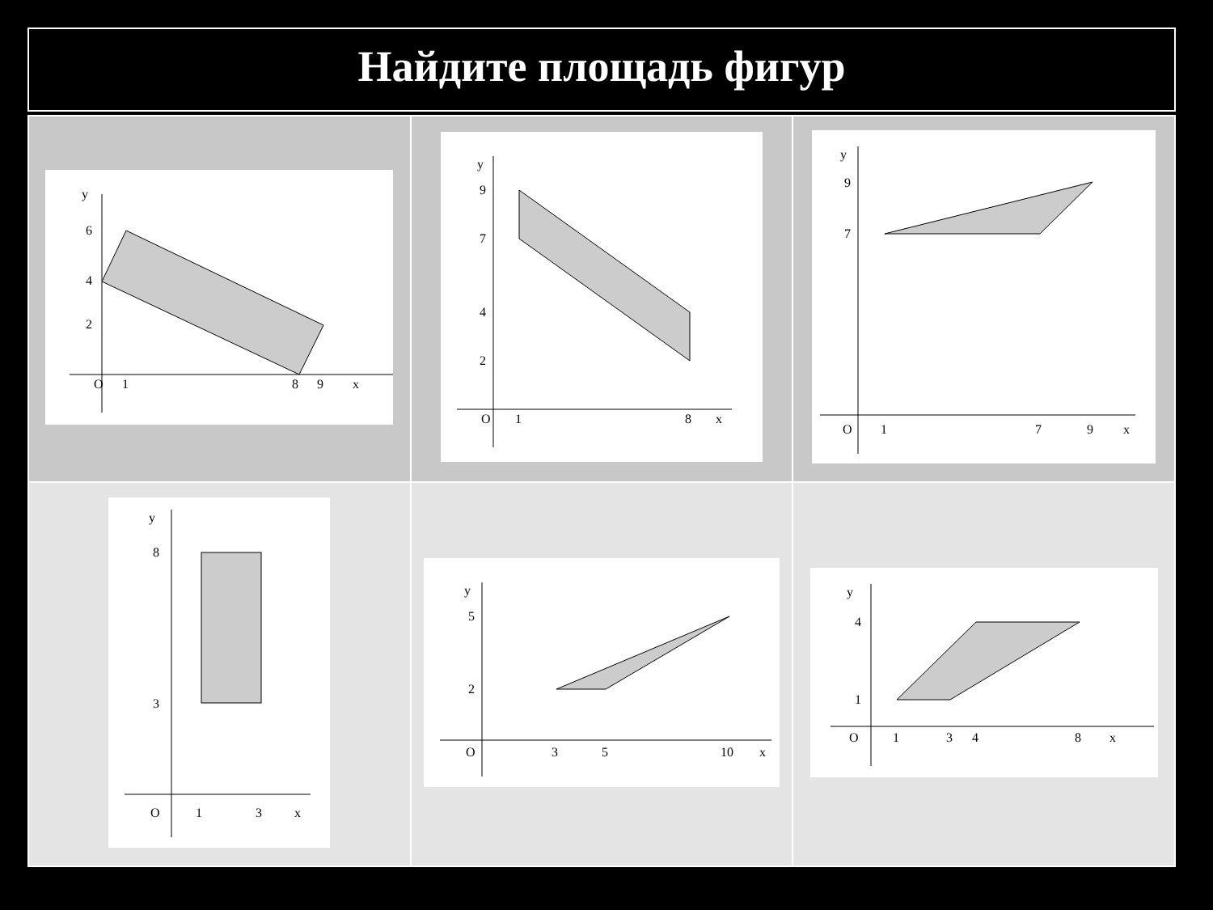Найдите площадь фигур
| y O 1 8 9 x 6 4 2 | y O 1 8 x 9 7 4 2 | y O 1 7 9 x 9 7 |
| y O 1 3 x 8 3 | y O 3 5 10 x 5 2 | y O 1 3 4 8 x 4 1 |